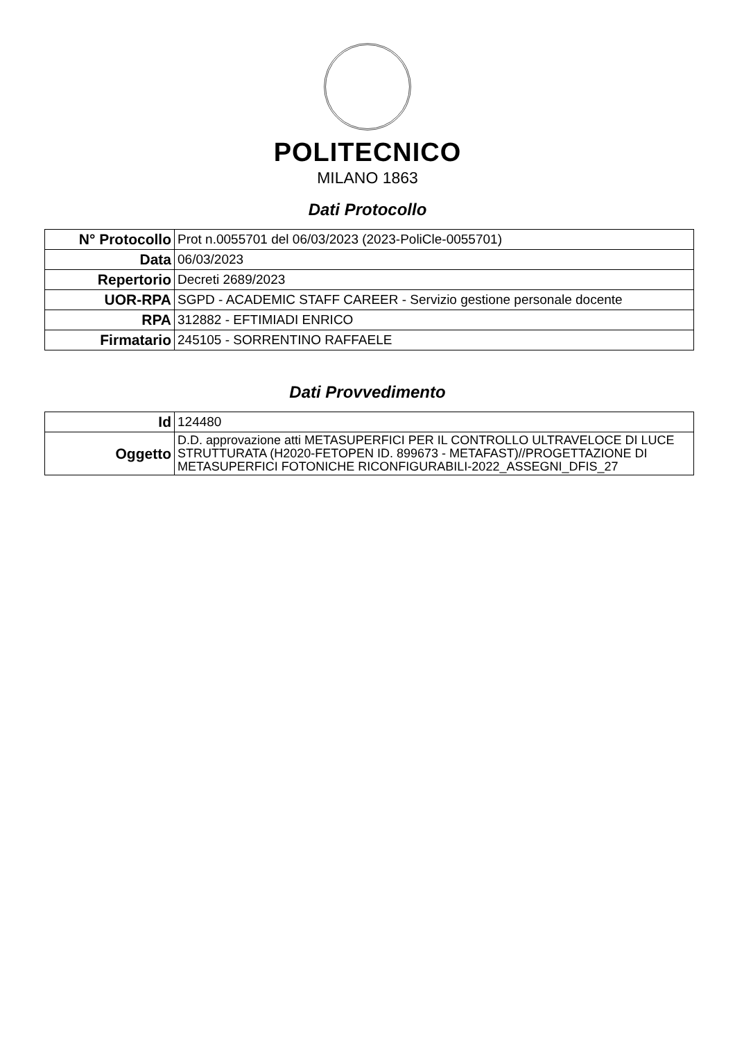POLITECNICO
MILANO 1863
Dati Protocollo
| N° Protocollo | Prot n.0055701 del 06/03/2023 (2023-PoliCle-0055701) |
| Data | 06/03/2023 |
| Repertorio | Decreti 2689/2023 |
| UOR-RPA | SGPD - ACADEMIC STAFF CAREER - Servizio gestione personale docente |
| RPA | 312882 - EFTIMIADI ENRICO |
| Firmatario | 245105 - SORRENTINO RAFFAELE |
Dati Provvedimento
| Id | 124480 |
| Oggetto | D.D. approvazione atti METASUPERFICI PER IL CONTROLLO ULTRAVELOCE DI LUCE STRUTTURATA (H2020-FETOPEN ID. 899673 - METAFAST)//PROGETTAZIONE DI METASUPERFICI FOTONICHE RICONFIGURABILI-2022_ASSEGNI_DFIS_27 |